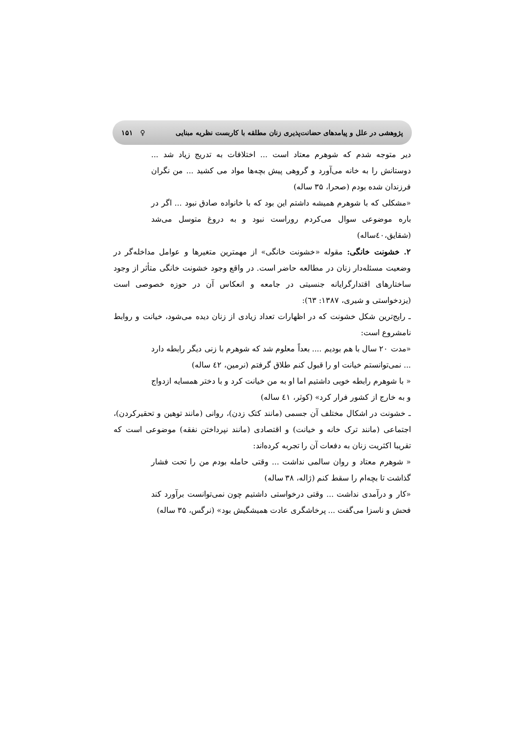پژوهشی در علل و پیامدهای حضانت‌پذیری زنان مطلقه با کاربست نظریه مبنایی ♀ ۱۵۱
دیر متوجه شدم که شوهرم معتاد است ... اختلافات به تدریج زیاد شد ... دوستانش را به خانه می‌آورد و گروهی پیش بچه‌ها مواد می کشید ... من نگران فرزندان شده بودم (صحرا، ۳۵ ساله)
«مشکلی که با شوهرم همیشه داشتم این بود که با خانواده صادق نبود ... اگر در باره موضوعی سوال می‌کردم روراست نبود و به دروغ متوسل می‌شد (شقایق،٤٠ساله)
۲. خشونت خانگی: مقوله «خشونت خانگی» از مهمترین متغیرها و عوامل مداخله‌گر در وضعیت مسئله‌دار زنان در مطالعه حاضر است. در واقع وجود خشونت خانگی متأثر از وجود ساختارهای اقتدارگرایانه جنسیتی در جامعه و انعکاس آن در حوزه خصوصی است (یزدخواستی و شیری، ۱۳۸۷: ٦۳):
ـ رایج‌ترین شکل خشونت که در اظهارات تعداد زیادی از زنان دیده می‌شود، خیانت و روابط نامشروع است:
«مدت ۲۰ سال با هم بودیم .... بعداً معلوم شد که شوهرم با زنی دیگر رابطه دارد ... نمی‌توانستم خیانت او را قبول کنم طلاق گرفتم (نرمین، ٤۲ ساله)
« با شوهرم رابطه خوبی داشتیم اما او به من خیانت کرد و با دختر همسایه ازدواج و به خارج از کشور فرار کرد» (کوثر، ٤۱ ساله)
ـ خشونت در اشکال مختلف آن جسمی (مانند کتک زدن)، روانی (مانند توهین و تحقیرکردن)، اجتماعی (مانند ترک خانه و خیانت) و اقتصادی (مانند نپرداختن نفقه) موضوعی است که تقریبا اکثریت زنان به دفعات آن را تجربه کرده‌اند:
« شوهرم معتاد و روان سالمی نداشت ... وقتی حامله بودم من را تحت فشار گذاشت تا بچه‌ام را سقط کنم (ژاله، ۳۸ ساله)
«کار و درآمدی نداشت ... وقتی درخواستی داشتیم چون نمی‌توانست برآورد کند فحش و ناسزا می‌گفت ... پرخاشگری عادت همیشگیش بود» (نرگس، ۳۵ ساله)